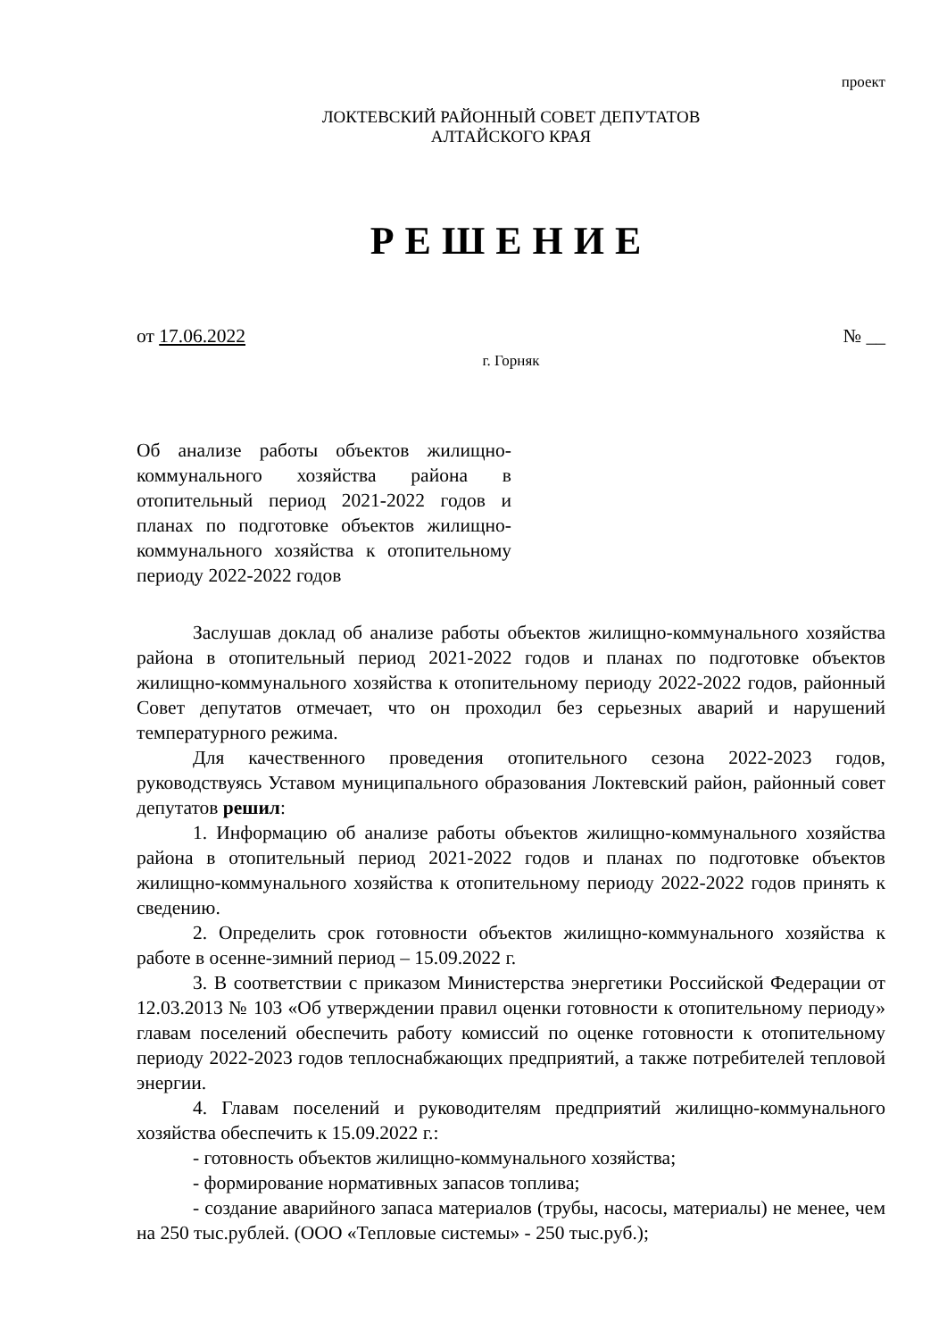проект
ЛОКТЕВСКИЙ РАЙОННЫЙ СОВЕТ ДЕПУТАТОВ
АЛТАЙСКОГО КРАЯ
РЕШЕНИЕ
от 17.06.2022 № __
г. Горняк
Об анализе работы объектов жилищно-коммунального хозяйства района в отопительный период 2021-2022 годов и планах по подготовке объектов жилищно-коммунального хозяйства к отопительному периоду 2022-2022 годов
Заслушав доклад об анализе работы объектов жилищно-коммунального хозяйства района в отопительный период 2021-2022 годов и планах по подготовке объектов жилищно-коммунального хозяйства к отопительному периоду 2022-2022 годов, районный Совет депутатов отмечает, что он проходил без серьезных аварий и нарушений температурного режима.
Для качественного проведения отопительного сезона 2022-2023 годов, руководствуясь Уставом муниципального образования Локтевский район, районный совет депутатов решил:
1. Информацию об анализе работы объектов жилищно-коммунального хозяйства района в отопительный период 2021-2022 годов и планах по подготовке объектов жилищно-коммунального хозяйства к отопительному периоду 2022-2022 годов принять к сведению.
2. Определить срок готовности объектов жилищно-коммунального хозяйства к работе в осенне-зимний период – 15.09.2022 г.
3. В соответствии с приказом Министерства энергетики Российской Федерации от 12.03.2013 № 103 «Об утверждении правил оценки готовности к отопительному периоду» главам поселений обеспечить работу комиссий по оценке готовности к отопительному периоду 2022-2023 годов теплоснабжающих предприятий, а также потребителей тепловой энергии.
4. Главам поселений и руководителям предприятий жилищно-коммунального хозяйства обеспечить к 15.09.2022 г.:
- готовность объектов жилищно-коммунального хозяйства;
- формирование нормативных запасов топлива;
- создание аварийного запаса материалов (трубы, насосы, материалы) не менее, чем на 250 тыс.рублей. (ООО «Тепловые системы» - 250 тыс.руб.);